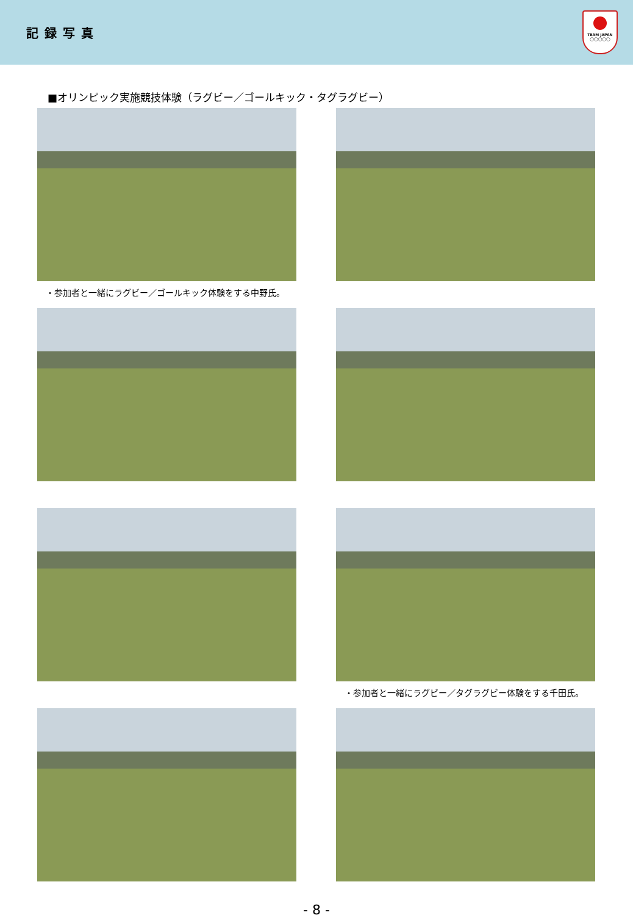記録写真
TEAM JAPAN
◯◯◯◯◯
■オリンピック実施競技体験（ラグビー／ゴールキック・タグラグビー）
・参加者と一緒にラグビー／ゴールキック体験をする中野氏。
・参加者と一緒にラグビー／タグラグビー体験をする千田氏。
- 8 -